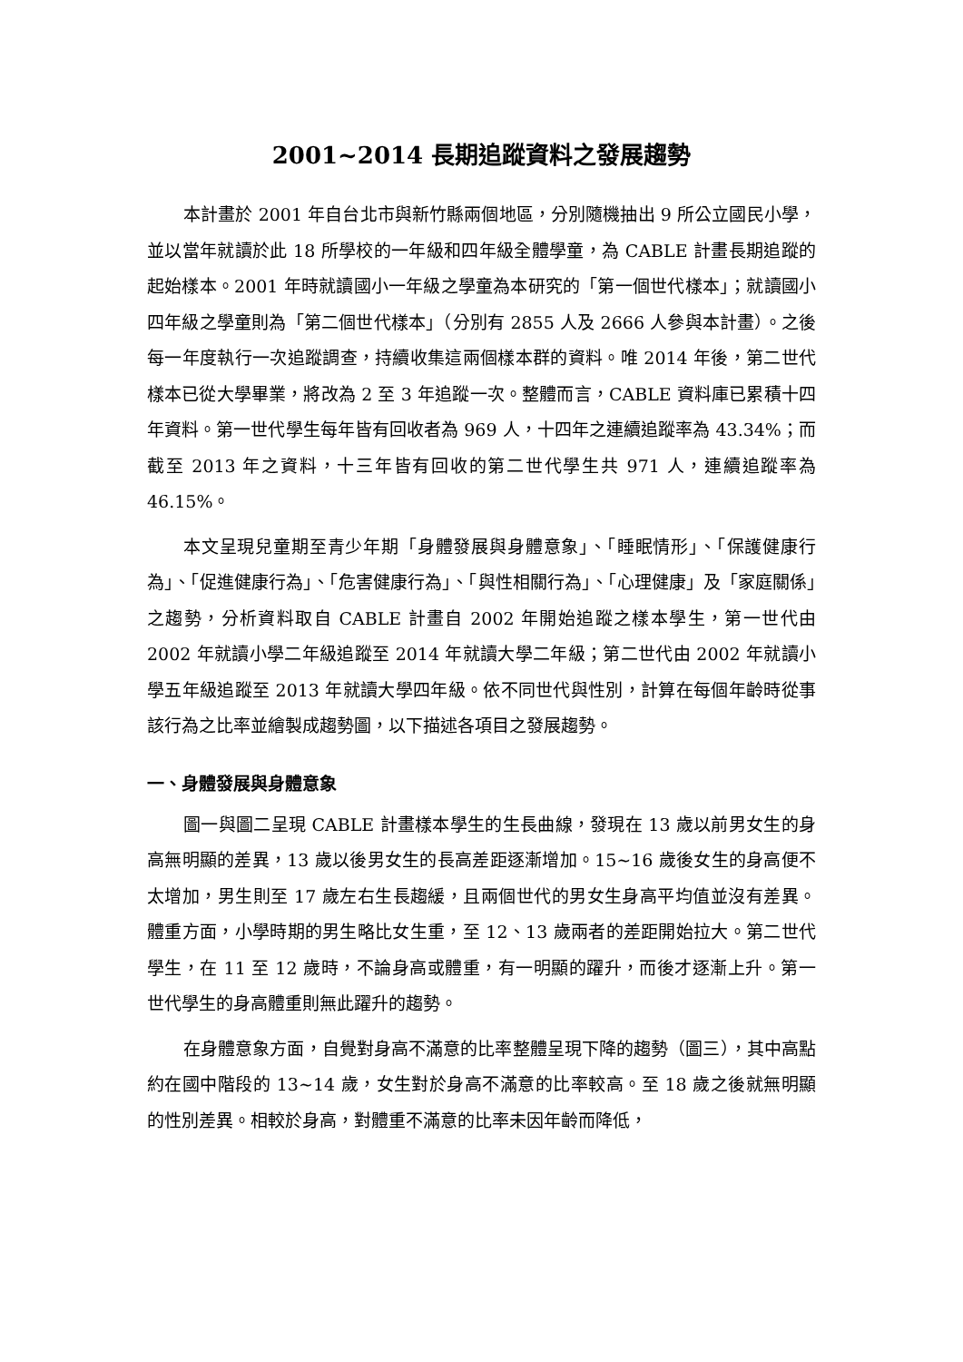2001~2014 長期追蹤資料之發展趨勢
本計畫於 2001 年自台北市與新竹縣兩個地區，分別隨機抽出 9 所公立國民小學，並以當年就讀於此 18 所學校的一年級和四年級全體學童，為 CABLE 計畫長期追蹤的起始樣本。2001 年時就讀國小一年級之學童為本研究的「第一個世代樣本」；就讀國小四年級之學童則為「第二個世代樣本」（分別有 2855 人及 2666 人參與本計畫）。之後每一年度執行一次追蹤調查，持續收集這兩個樣本群的資料。唯 2014 年後，第二世代樣本已從大學畢業，將改為 2 至 3 年追蹤一次。整體而言，CABLE 資料庫已累積十四年資料。第一世代學生每年皆有回收者為 969 人，十四年之連續追蹤率為 43.34%；而截至 2013 年之資料，十三年皆有回收的第二世代學生共 971 人，連續追蹤率為 46.15%。
本文呈現兒童期至青少年期「身體發展與身體意象」、「睡眠情形」、「保護健康行為」、「促進健康行為」、「危害健康行為」、「與性相關行為」、「心理健康」及「家庭關係」之趨勢，分析資料取自 CABLE 計畫自 2002 年開始追蹤之樣本學生，第一世代由 2002 年就讀小學二年級追蹤至 2014 年就讀大學二年級；第二世代由 2002 年就讀小學五年級追蹤至 2013 年就讀大學四年級。依不同世代與性別，計算在每個年齡時從事該行為之比率並繪製成趨勢圖，以下描述各項目之發展趨勢。
一、身體發展與身體意象
圖一與圖二呈現 CABLE 計畫樣本學生的生長曲線，發現在 13 歲以前男女生的身高無明顯的差異，13 歲以後男女生的長高差距逐漸增加。15~16 歲後女生的身高便不太增加，男生則至 17 歲左右生長趨緩，且兩個世代的男女生身高平均值並沒有差異。體重方面，小學時期的男生略比女生重，至 12、13 歲兩者的差距開始拉大。第二世代學生，在 11 至 12 歲時，不論身高或體重，有一明顯的躍升，而後才逐漸上升。第一世代學生的身高體重則無此躍升的趨勢。
在身體意象方面，自覺對身高不滿意的比率整體呈現下降的趨勢（圖三），其中高點約在國中階段的 13~14 歲，女生對於身高不滿意的比率較高。至 18 歲之後就無明顯的性別差異。相較於身高，對體重不滿意的比率未因年齡而降低，